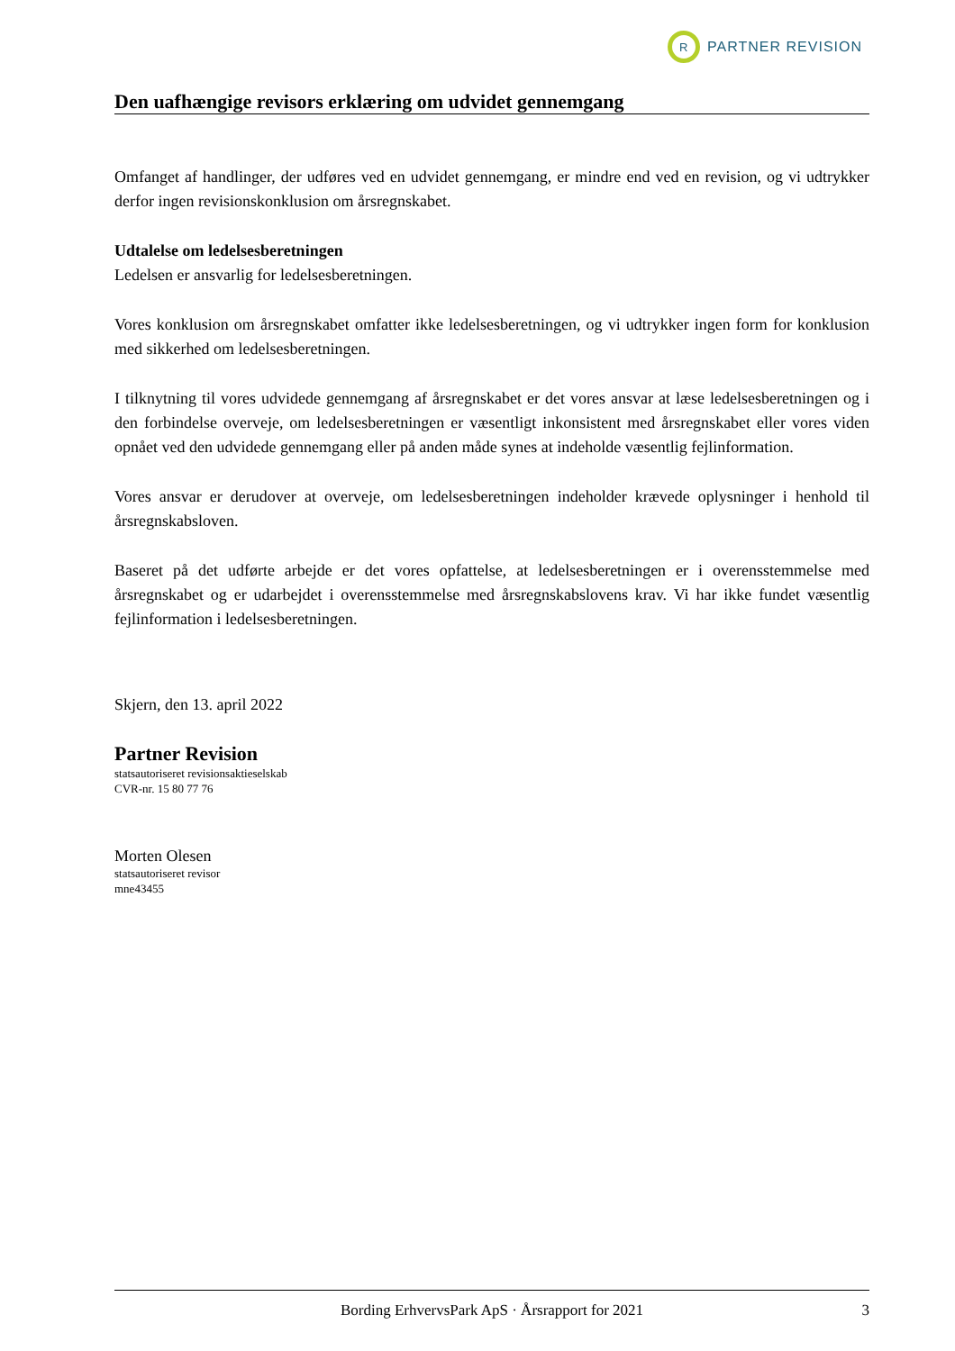R
PARTNER REVISION
Den uafhængige revisors erklæring om udvidet gennemgang
Omfanget af handlinger, der udføres ved en udvidet gennemgang, er mindre end ved en revision, og vi udtrykker derfor ingen revisionskonklusion om årsregnskabet.
Udtalelse om ledelsesberetningen
Ledelsen er ansvarlig for ledelsesberetningen.
Vores konklusion om årsregnskabet omfatter ikke ledelsesberetningen, og vi udtrykker ingen form for konklusion med sikkerhed om ledelsesberetningen.
I tilknytning til vores udvidede gennemgang af årsregnskabet er det vores ansvar at læse ledelsesberetningen og i den forbindelse overveje, om ledelsesberetningen er væsentligt inkonsistent med årsregnskabet eller vores viden opnået ved den udvidede gennemgang eller på anden måde synes at indeholde væsentlig fejlinformation.
Vores ansvar er derudover at overveje, om ledelsesberetningen indeholder krævede oplysninger i henhold til årsregnskabsloven.
Baseret på det udførte arbejde er det vores opfattelse, at ledelsesberetningen er i overensstemmelse med årsregnskabet og er udarbejdet i overensstemmelse med årsregnskabslovens krav. Vi har ikke fundet væsentlig fejlinformation i ledelsesberetningen.
Skjern, den 13. april 2022
Partner Revision
statsautoriseret revisionsaktieselskab
CVR-nr. 15 80 77 76
Morten Olesen
statsautoriseret revisor
mne43455
Bording ErhvervsPark ApS · Årsrapport for 2021 3